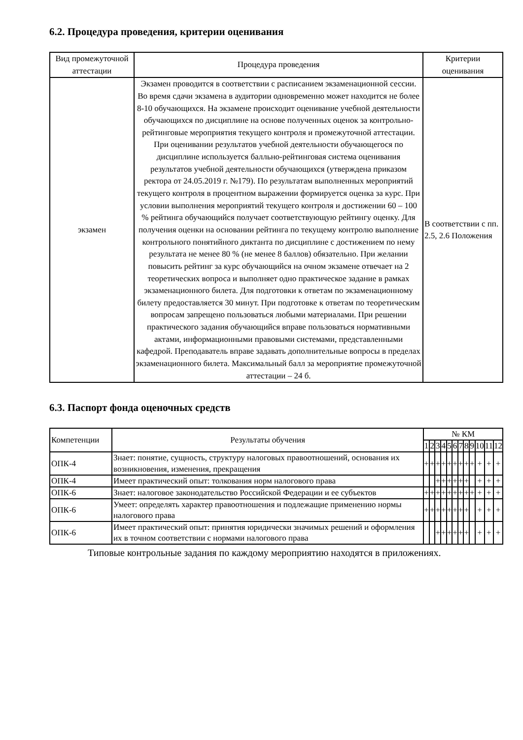6.2. Процедура проведения, критерии оценивания
| Вид промежуточной аттестации | Процедура проведения | Критерии оценивания |
| --- | --- | --- |
| экзамен | Экзамен проводится в соответствии с расписанием экзаменационной сессии. Во время сдачи экзамена в аудитории одновременно может находится не более 8-10 обучающихся. На экзамене происходит оценивание учебной деятельности обучающихся по дисциплине на основе полученных оценок за контрольно-рейтинговые мероприятия текущего контроля и промежуточной аттестации. При оценивании результатов учебной деятельности обучающегося по дисциплине используется балльно-рейтинговая система оценивания результатов учебной деятельности обучающихся (утверждена приказом ректора от 24.05.2019 г. №179). По результатам выполненных мероприятий текущего контроля в процентном выражении формируется оценка за курс. При условии выполнения мероприятий текущего контроля и достижении 60 – 100 % рейтинга обучающийся получает соответствующую рейтингу оценку. Для получения оценки на основании рейтинга по текущему контролю выполнение контрольного понятийного диктанта по дисциплине с достижением по нему результата не менее 80 % (не менее 8 баллов) обязательно. При желании повысить рейтинг за курс обучающийся на очном экзамене отвечает на 2 теоретических вопроса и выполняет одно практическое задание в рамках экзаменационного билета. Для подготовки к ответам по экзаменационному билету предоставляется 30 минут. При подготовке к ответам по теоретическим вопросам запрещено пользоваться любыми материалами. При решении практического задания обучающийся вправе пользоваться нормативными актами, информационными правовыми системами, представленными кафедрой. Преподаватель вправе задавать дополнительные вопросы в пределах экзаменационного билета. Максимальный балл за мероприятие промежуточной аттестации – 24 б. | В соответствии с пп. 2.5, 2.6 Положения |
6.3. Паспорт фонда оценочных средств
| Компетенции | Результаты обучения | № КМ | | | | | | | | | | | |
| --- | --- | --- | --- | --- | --- | --- | --- | --- | --- | --- | --- | --- | --- |
| | | 1 | 2 | 3 | 4 | 5 | 6 | 7 | 8 | 9 | 10 | 11 | 12 |
| ОПК-4 | Знает: понятие, сущность, структуру налоговых правоотношений, основания их возникновения, изменения, прекращения | + | + | + | + | + | + | + | + | + | + | + | + |
| ОПК-4 | Имеет практический опыт: толкования норм налогового права | | | + | + | + | + | + | + | | + | + | + |
| ОПК-6 | Знает: налоговое законодательство Российской Федерации и ее субъектов | + | + | + | + | + | + | + | + | + | + | + | + |
| ОПК-6 | Умеет: определять характер правоотношения и подлежащие применению нормы налогового права | + | + | + | + | + | + | + | + | | + | + | + |
| ОПК-6 | Имеет практический опыт: принятия юридически значимых решений и оформления их в точном соответствии с нормами налогового права | | | + | + | + | + | + | + | | + | + | + |
Типовые контрольные задания по каждому мероприятию находятся в приложениях.